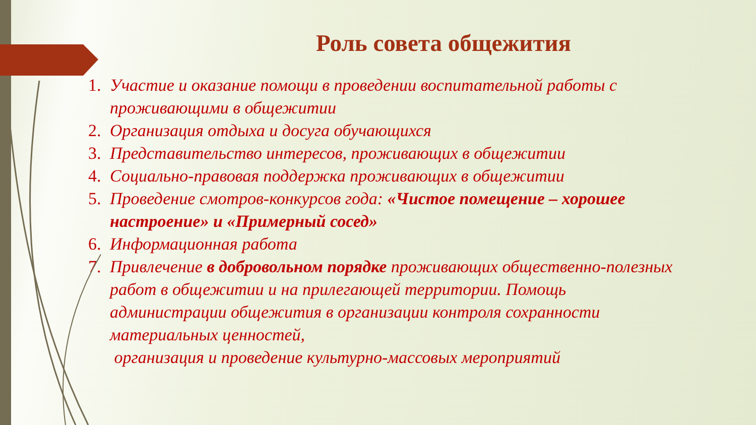Роль совета общежития
1. Участие и оказание помощи в проведении воспитательной работы с проживающими в общежитии
2. Организация отдыха и досуга обучающихся
3. Представительство интересов, проживающих в общежитии
4. Социально-правовая поддержка проживающих в общежитии
5. Проведение смотров-конкурсов года: «Чистое помещение – хорошее настроение» и «Примерный сосед»
6. Информационная работа
7. Привлечение в добровольном порядке проживающих общественно-полезных работ в общежитии и на прилегающей территории. Помощь администрации общежития в организации контроля сохранности материальных ценностей,
организация и проведение культурно-массовых мероприятий